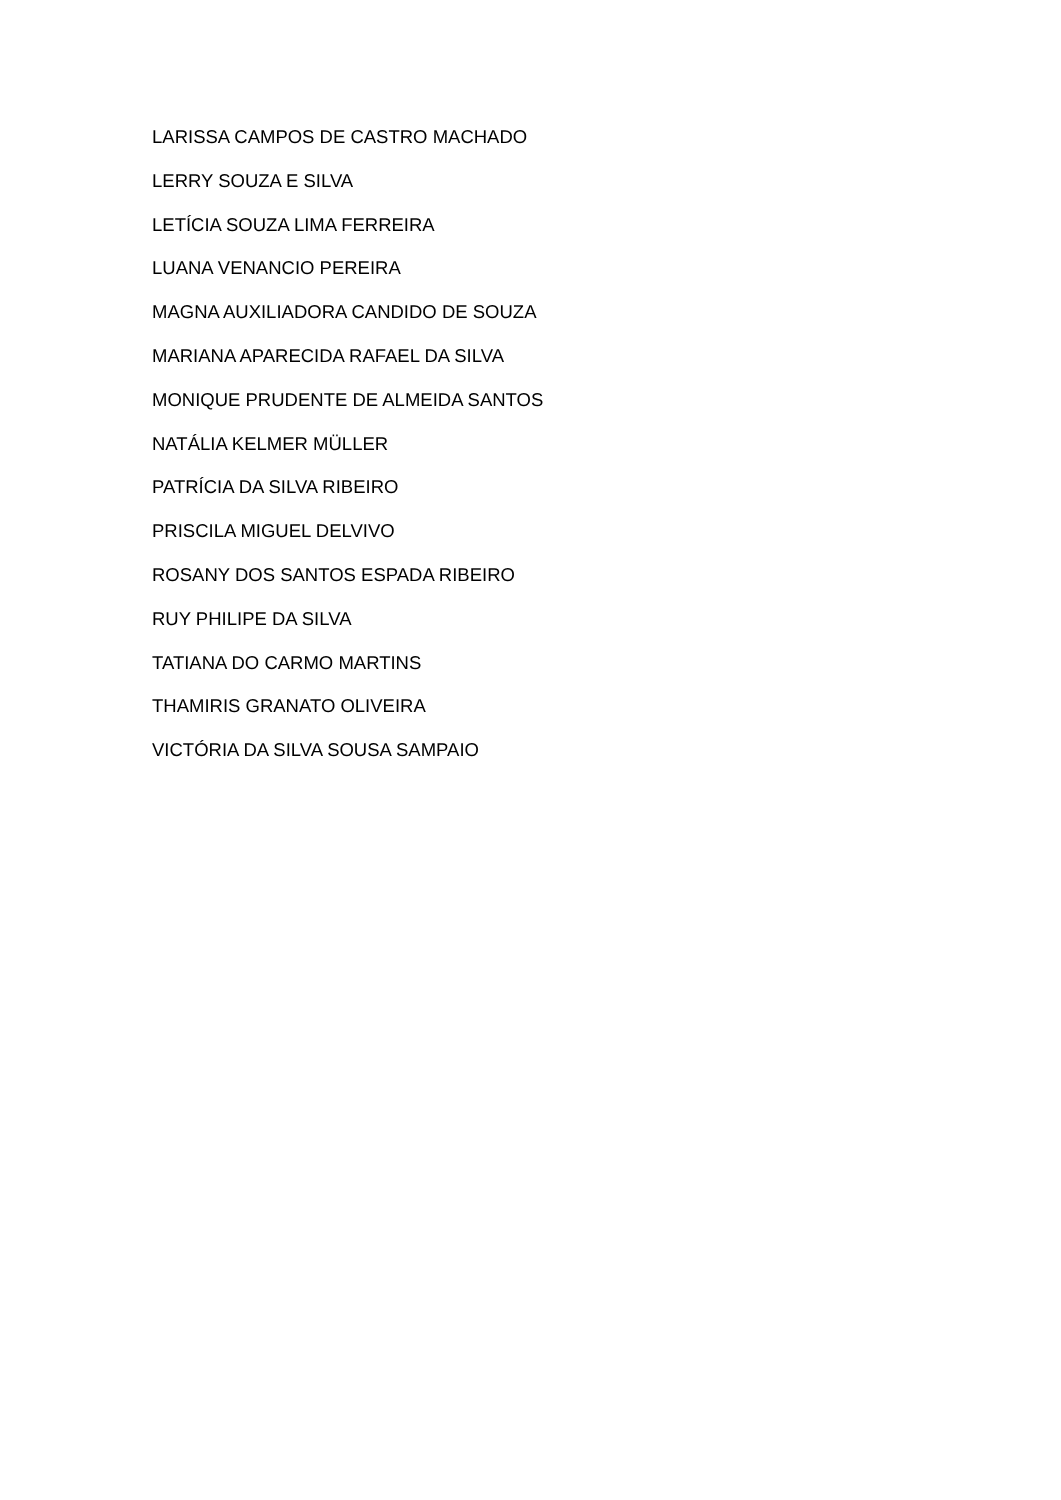LARISSA CAMPOS DE CASTRO MACHADO
LERRY SOUZA E SILVA
LETÍCIA SOUZA LIMA FERREIRA
LUANA VENANCIO PEREIRA
MAGNA AUXILIADORA CANDIDO DE SOUZA
MARIANA APARECIDA RAFAEL DA SILVA
MONIQUE PRUDENTE DE ALMEIDA SANTOS
NATÁLIA KELMER MÜLLER
PATRÍCIA DA SILVA RIBEIRO
PRISCILA MIGUEL DELVIVO
ROSANY DOS SANTOS ESPADA RIBEIRO
RUY PHILIPE DA SILVA
TATIANA DO CARMO MARTINS
THAMIRIS GRANATO OLIVEIRA
VICTÓRIA DA SILVA SOUSA SAMPAIO